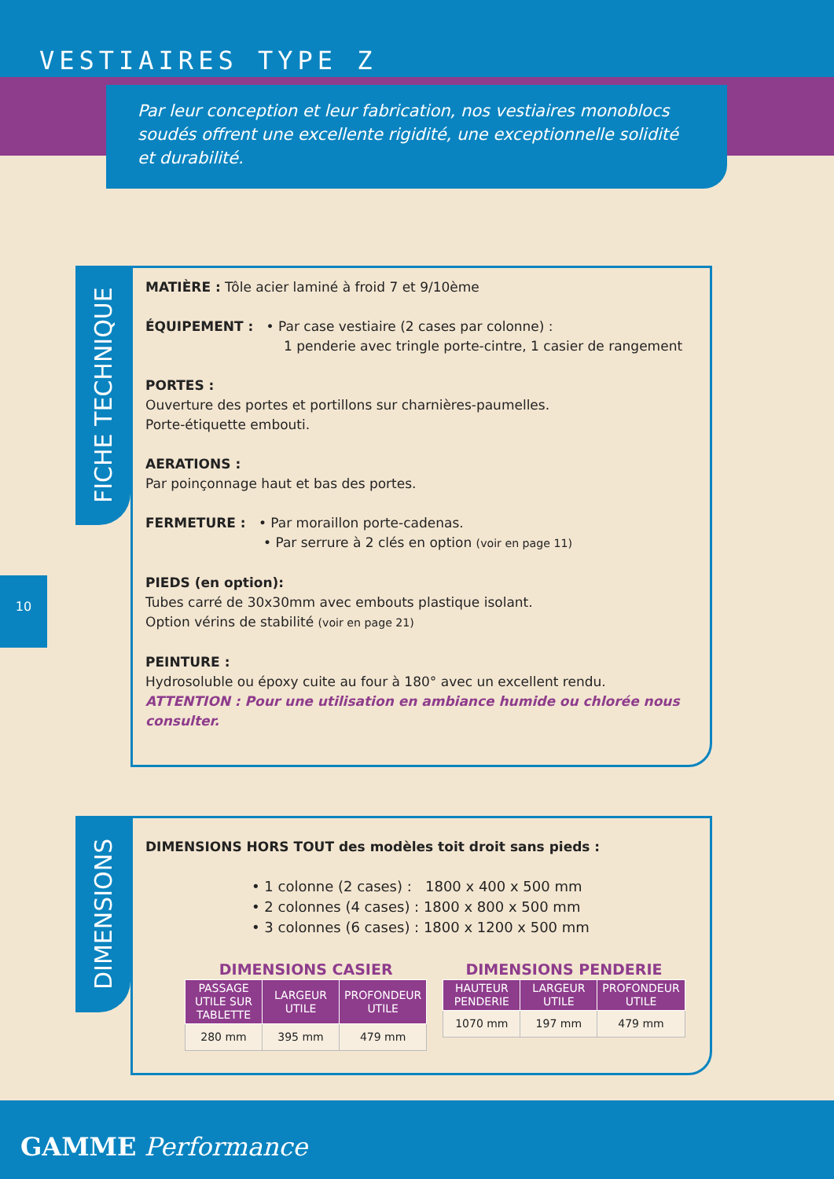VESTIAIRES TYPE Z
Par leur conception et leur fabrication, nos vestiaires monoblocs soudés offrent une excellente rigidité, une exceptionnelle solidité et durabilité.
FICHE TECHNIQUE
MATIÈRE : Tôle acier laminé à froid 7 et 9/10ème
ÉQUIPEMENT : • Par case vestiaire (2 cases par colonne) :
1 penderie avec tringle porte-cintre, 1 casier de rangement
PORTES :
Ouverture des portes et portillons sur charnières-paumelles.
Porte-étiquette embouti.
AERATIONS :
Par poinçonnage haut et bas des portes.
FERMETURE : • Par moraillon porte-cadenas.
• Par serrure à 2 clés en option (voir en page 11)
PIEDS (en option):
Tubes carré de 30x30mm avec embouts plastique isolant.
Option vérins de stabilité (voir en page 21)
PEINTURE :
Hydrosoluble ou époxy cuite au four à 180° avec un excellent rendu.
ATTENTION : Pour une utilisation en ambiance humide ou chlorée nous consulter.
10
DIMENSIONS
DIMENSIONS HORS TOUT des modèles toit droit sans pieds :
• 1 colonne (2 cases) : 1800 x 400 x 500 mm
• 2 colonnes (4 cases) : 1800 x 800 x 500 mm
• 3 colonnes (6 cases) : 1800 x 1200 x 500 mm
DIMENSIONS CASIER
| PASSAGE UTILE SUR TABLETTE | LARGEUR UTILE | PROFONDEUR UTILE |
| --- | --- | --- |
| 280 mm | 395 mm | 479 mm |
DIMENSIONS PENDERIE
| HAUTEUR PENDERIE | LARGEUR UTILE | PROFONDEUR UTILE |
| --- | --- | --- |
| 1070 mm | 197 mm | 479 mm |
GAMME Performance